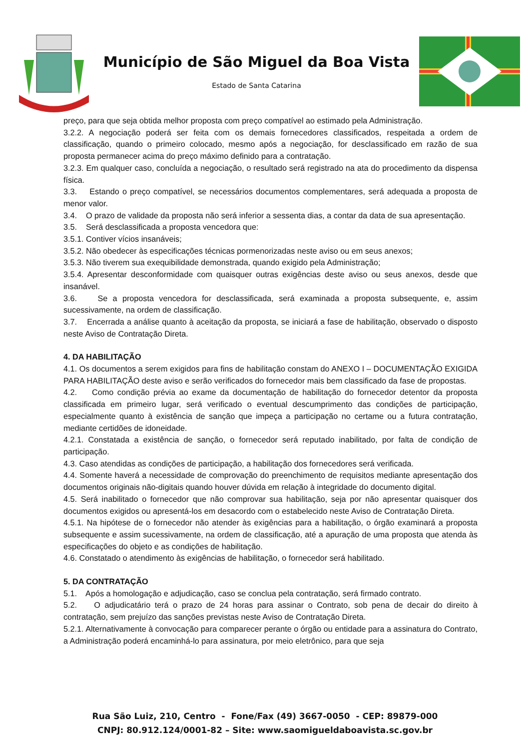Município de São Miguel da Boa Vista
Estado de Santa Catarina
preço, para que seja obtida melhor proposta com preço compatível ao estimado pela Administração.
3.2.2. A negociação poderá ser feita com os demais fornecedores classificados, respeitada a ordem de classificação, quando o primeiro colocado, mesmo após a negociação, for desclassificado em razão de sua proposta permanecer acima do preço máximo definido para a contratação.
3.2.3. Em qualquer caso, concluída a negociação, o resultado será registrado na ata do procedimento da dispensa física.
3.3. Estando o preço compatível, se necessários documentos complementares, será adequada a proposta de menor valor.
3.4. O prazo de validade da proposta não será inferior a sessenta dias, a contar da data de sua apresentação.
3.5. Será desclassificada a proposta vencedora que:
3.5.1. Contiver vícios insanáveis;
3.5.2. Não obedecer às especificações técnicas pormenorizadas neste aviso ou em seus anexos;
3.5.3. Não tiverem sua exequibilidade demonstrada, quando exigido pela Administração;
3.5.4. Apresentar desconformidade com quaisquer outras exigências deste aviso ou seus anexos, desde que insanável.
3.6. Se a proposta vencedora for desclassificada, será examinada a proposta subsequente, e, assim sucessivamente, na ordem de classificação.
3.7. Encerrada a análise quanto à aceitação da proposta, se iniciará a fase de habilitação, observado o disposto neste Aviso de Contratação Direta.
4. DA HABILITAÇÃO
4.1. Os documentos a serem exigidos para fins de habilitação constam do ANEXO I – DOCUMENTAÇÃO EXIGIDA PARA HABILITAÇÃO deste aviso e serão verificados do fornecedor mais bem classificado da fase de propostas.
4.2. Como condição prévia ao exame da documentação de habilitação do fornecedor detentor da proposta classificada em primeiro lugar, será verificado o eventual descumprimento das condições de participação, especialmente quanto à existência de sanção que impeça a participação no certame ou a futura contratação, mediante certidões de idoneidade.
4.2.1. Constatada a existência de sanção, o fornecedor será reputado inabilitado, por falta de condição de participação.
4.3. Caso atendidas as condições de participação, a habilitação dos fornecedores será verificada.
4.4. Somente haverá a necessidade de comprovação do preenchimento de requisitos mediante apresentação dos documentos originais não-digitais quando houver dúvida em relação à integridade do documento digital.
4.5. Será inabilitado o fornecedor que não comprovar sua habilitação, seja por não apresentar quaisquer dos documentos exigidos ou apresentá-los em desacordo com o estabelecido neste Aviso de Contratação Direta.
4.5.1. Na hipótese de o fornecedor não atender às exigências para a habilitação, o órgão examinará a proposta subsequente e assim sucessivamente, na ordem de classificação, até a apuração de uma proposta que atenda às especificações do objeto e as condições de habilitação.
4.6. Constatado o atendimento às exigências de habilitação, o fornecedor será habilitado.
5. DA CONTRATAÇÃO
5.1. Após a homologação e adjudicação, caso se conclua pela contratação, será firmado contrato.
5.2. O adjudicatário terá o prazo de 24 horas para assinar o Contrato, sob pena de decair do direito à contratação, sem prejuízo das sanções previstas neste Aviso de Contratação Direta.
5.2.1. Alternativamente à convocação para comparecer perante o órgão ou entidade para a assinatura do Contrato, a Administração poderá encaminhá-lo para assinatura, por meio eletrônico, para que seja
Rua São Luiz, 210, Centro - Fone/Fax (49) 3667-0050 - CEP: 89879-000
CNPJ: 80.912.124/0001-82 – Site: www.saomigueldaboavista.sc.gov.br